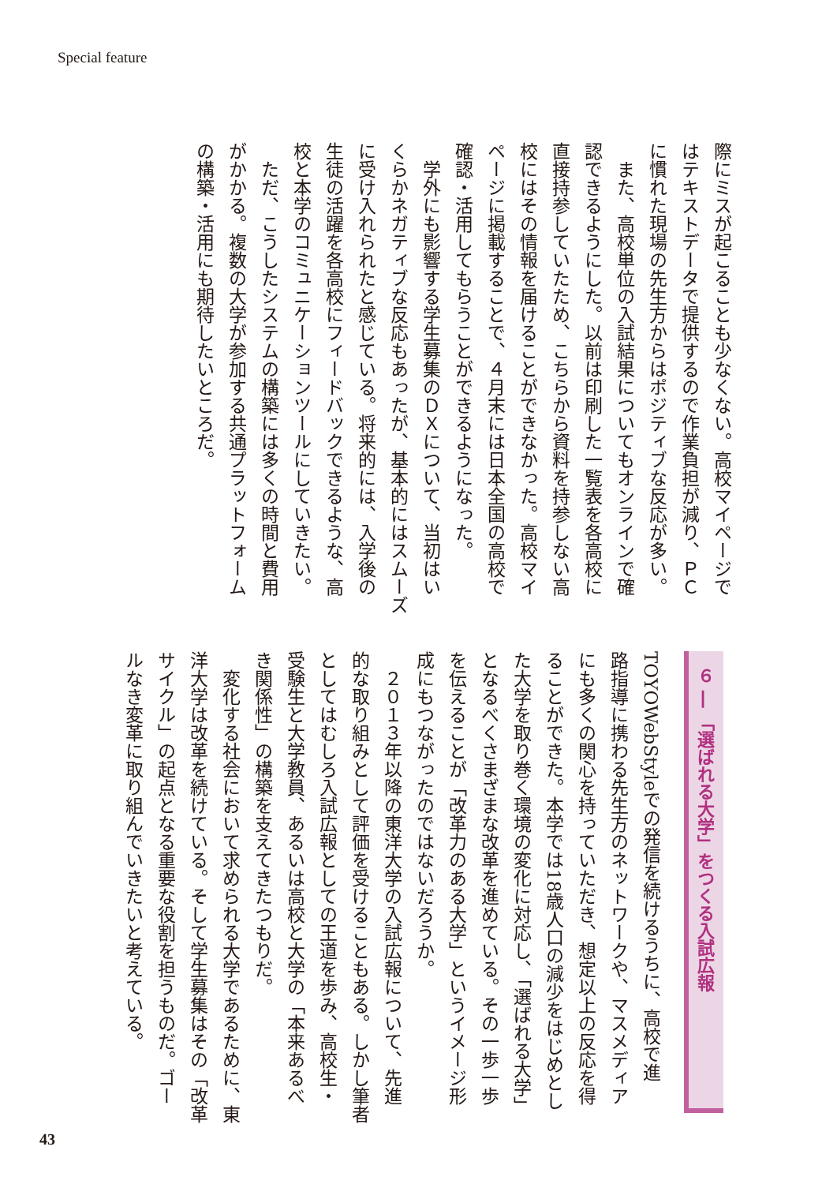Special feature
際にミスが起こることも少なくない。高校マイページで
はテキストデータで提供するので作業負担が減り、ＰＣ
に慣れた現場の先生方からはポジティブな反応が多い。
　また、高校単位の入試結果についてもオンラインで確
認できるようにした。以前は印刷した一覧表を各高校に
直接持参していたため、こちらから資料を持参しない高
校にはその情報を届けることができなかった。高校マイ
ページに掲載することで、４月末には日本全国の高校で
確認・活用してもらうことができるようになった。
　学外にも影響する学生募集のＤＸについて、当初はい
くらかネガティブな反応もあったが、基本的にはスムーズ
に受け入れられたと感じている。将来的には、入学後の
生徒の活躍を各高校にフィードバックできるような、高
校と本学のコミュニケーションツールにしていきたい。
　ただ、こうしたシステムの構築には多くの時間と費用
がかかる。複数の大学が参加する共通プラットフォーム
の構築・活用にも期待したいところだ。
６ ― 「選ばれる大学」をつくる入試広報
TOYOWebStyleでの発信を続けるうちに、高校で進
路指導に携わる先生方のネットワークや、マスメディア
にも多くの関心を持っていただき、想定以上の反応を得
ることができた。本学では18歳人口の減少をはじめとし
た大学を取り巻く環境の変化に対応し、「選ばれる大学」
となるべくさまざまな改革を進めている。その一歩一歩
を伝えることが「改革力のある大学」というイメージ形
成にもつながったのではないだろうか。
　２０１３年以降の東洋大学の入試広報について、先進
的な取り組みとして評価を受けることもある。しかし筆者
としてはむしろ入試広報としての王道を歩み、高校生・
受験生と大学教員、あるいは高校と大学の「本来あるべ
き関係性」の構築を支えてきたつもりだ。
　変化する社会において求められる大学であるために、東
洋大学は改革を続けている。そして学生募集はその「改革
サイクル」の起点となる重要な役割を担うものだ。ゴー
ルなき変革に取り組んでいきたいと考えている。
43